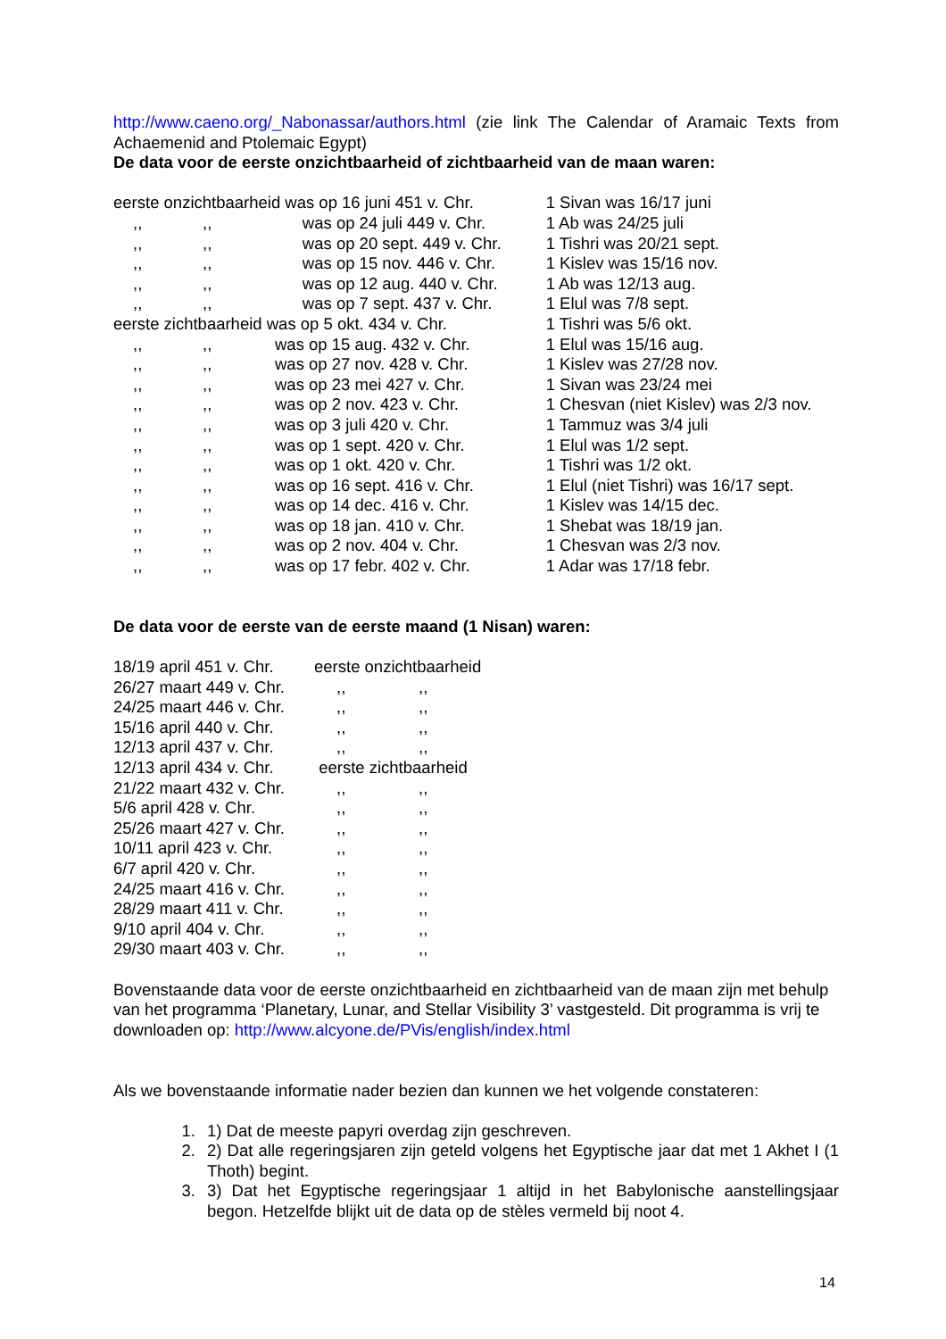http://www.caeno.org/_Nabonassar/authors.html (zie link The Calendar of Aramaic Texts from Achaemenid and Ptolemaic Egypt)
De data voor de eerste onzichtbaarheid of zichtbaarheid van de maan waren:
| eerste onzichtbaarheid was op 16 juni 451 v. Chr. | | | 1 Sivan was 16/17 juni |
| ,, | ,, | was op 24 juli 449 v. Chr. | 1 Ab was 24/25 juli |
| ,, | ,, | was op 20 sept. 449 v. Chr. | 1 Tishri was 20/21 sept. |
| ,, | ,, | was op 15 nov. 446 v. Chr. | 1 Kislev was 15/16 nov. |
| ,, | ,, | was op 12 aug. 440 v. Chr. | 1 Ab was 12/13 aug. |
| ,, | ,, | was op 7 sept. 437 v. Chr. | 1 Elul was 7/8 sept. |
| eerste zichtbaarheid was op 5 okt. 434 v. Chr. | | | 1 Tishri was 5/6 okt. |
| ,, | ,, | was op 15 aug. 432 v. Chr. | 1 Elul was 15/16 aug. |
| ,, | ,, | was op 27 nov. 428 v. Chr. | 1 Kislev was 27/28 nov. |
| ,, | ,, | was op 23 mei 427 v. Chr. | 1 Sivan was 23/24 mei |
| ,, | ,, | was op 2 nov. 423 v. Chr. | 1 Chesvan (niet Kislev) was 2/3 nov. |
| ,, | ,, | was op 3 juli 420 v. Chr. | 1 Tammuz was 3/4 juli |
| ,, | ,, | was op 1 sept. 420 v. Chr. | 1 Elul was 1/2 sept. |
| ,, | ,, | was op 1 okt. 420 v. Chr. | 1 Tishri was 1/2 okt. |
| ,, | ,, | was op 16 sept. 416 v. Chr. | 1 Elul (niet Tishri) was 16/17 sept. |
| ,, | ,, | was op 14 dec. 416 v. Chr. | 1 Kislev was 14/15 dec. |
| ,, | ,, | was op 18 jan. 410 v. Chr. | 1 Shebat was 18/19 jan. |
| ,, | ,, | was op 2 nov. 404 v. Chr. | 1 Chesvan was 2/3 nov. |
| ,, | ,, | was op 17 febr. 402 v. Chr. | 1 Adar was 17/18 febr. |
De data voor de eerste van de eerste maand (1 Nisan) waren:
| 18/19 april 451 v. Chr. | eerste onzichtbaarheid | |
| 26/27 maart 449 v. Chr. | ,, | ,, |
| 24/25 maart 446 v. Chr. | ,, | ,, |
| 15/16 april 440 v. Chr. | ,, | ,, |
| 12/13 april 437 v. Chr. | ,, | ,, |
| 12/13 april 434 v. Chr. | eerste zichtbaarheid | |
| 21/22 maart 432 v. Chr. | ,, | ,, |
| 5/6 april 428 v. Chr. | ,, | ,, |
| 25/26 maart 427 v. Chr. | ,, | ,, |
| 10/11 april 423 v. Chr. | ,, | ,, |
| 6/7 april 420 v. Chr. | ,, | ,, |
| 24/25 maart 416 v. Chr. | ,, | ,, |
| 28/29 maart 411 v. Chr. | ,, | ,, |
| 9/10 april 404 v. Chr. | ,, | ,, |
| 29/30 maart 403 v. Chr. | ,, | ,, |
Bovenstaande data voor de eerste onzichtbaarheid en zichtbaarheid van de maan zijn met behulp van het programma ‘Planetary, Lunar, and Stellar Visibility 3’ vastgesteld. Dit programma is vrij te downloaden op: http://www.alcyone.de/PVis/english/index.html
Als we bovenstaande informatie nader bezien dan kunnen we het volgende constateren:
1. 1) Dat de meeste papyri overdag zijn geschreven.
2. 2) Dat alle regeringsjaren zijn geteld volgens het Egyptische jaar dat met 1 Akhet I (1 Thoth) begint.
3. 3) Dat het Egyptische regeringsjaar 1 altijd in het Babylonische aanstellingsjaar begon. Hetzelfde blijkt uit de data op de stèles vermeld bij noot 4.
14